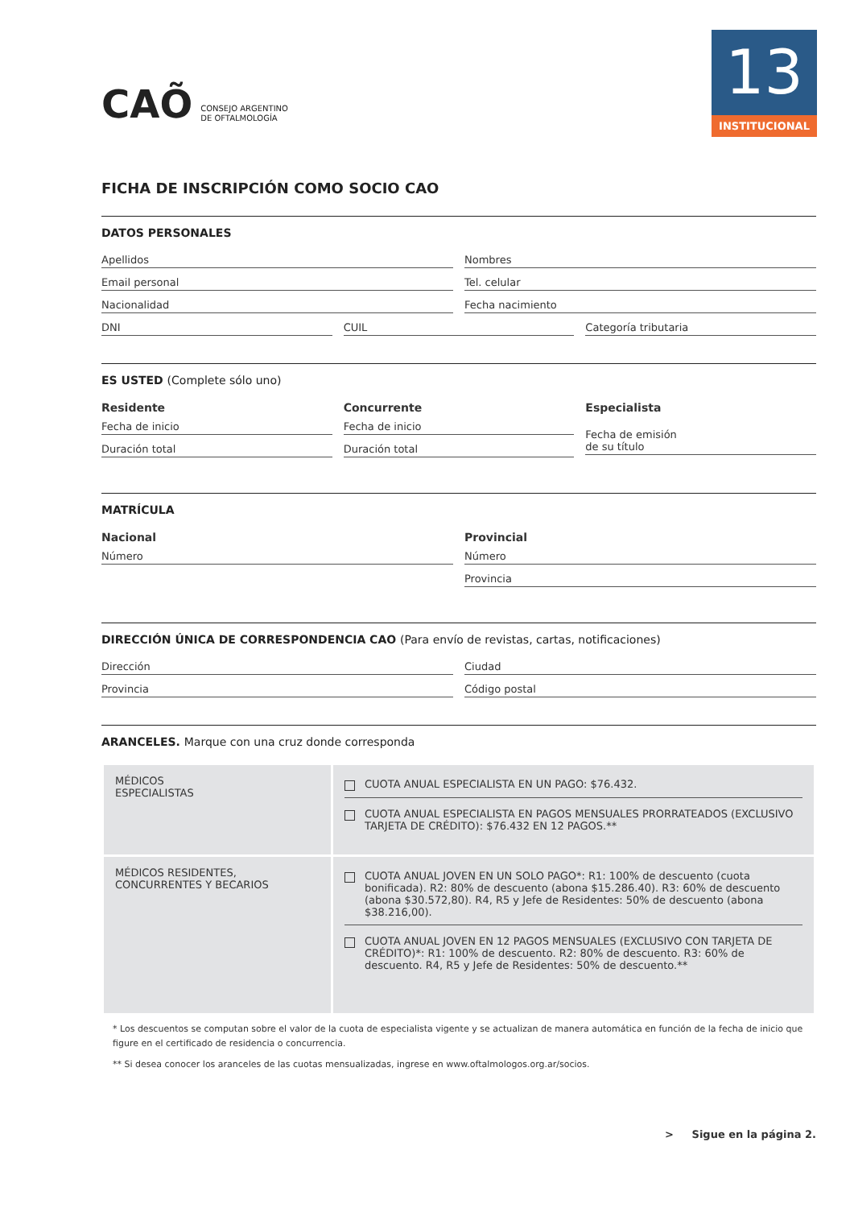13
INSTITUCIONAL
CAÕ CONSEJO ARGENTINO
DE OFTALMOLOGÍA
FICHA DE INSCRIPCIÓN COMO SOCIO CAO
DATOS PERSONALES
Apellidos Nombres
Email personal Tel. celular
Nacionalidad Fecha nacimiento
DNI CUIL Categoría tributaria
ES USTED (Complete sólo uno)
Residente
Fecha de inicio
Duración total
Concurrente
Fecha de inicio
Duración total
Especialista
Fecha de emisión
de su título
MATRÍCULA
Nacional
Número
Provincial
Número
Provincia
DIRECCIÓN ÚNICA DE CORRESPONDENCIA CAO (Para envío de revistas, cartas, notificaciones)
Dirección Ciudad
Provincia Código postal
ARANCELES. Marque con una cruz donde corresponda
| MÉDICOS ESPECIALISTAS | CUOTA ANUAL ESPECIALISTA EN UN PAGO: $76.432. CUOTA ANUAL ESPECIALISTA EN PAGOS MENSUALES PRORRATEADOS (EXCLUSIVO TARJETA DE CRÉDITO): $76.432 EN 12 PAGOS.** |
| MÉDICOS RESIDENTES, CONCURRENTES Y BECARIOS | CUOTA ANUAL JOVEN EN UN SOLO PAGO*: R1: 100% de descuento (cuota bonificada). R2: 80% de descuento (abona $15.286.40). R3: 60% de descuento (abona $30.572,80). R4, R5 y Jefe de Residentes: 50% de descuento (abona $38.216,00). CUOTA ANUAL JOVEN EN 12 PAGOS MENSUALES (EXCLUSIVO CON TARJETA DE CRÉDITO)*: R1: 100% de descuento. R2: 80% de descuento. R3: 60% de descuento. R4, R5 y Jefe de Residentes: 50% de descuento.** |
* Los descuentos se computan sobre el valor de la cuota de especialista vigente y se actualizan de manera automática en función de la fecha de inicio que figure en el certificado de residencia o concurrencia.
** Si desea conocer los aranceles de las cuotas mensualizadas, ingrese en www.oftalmologos.org.ar/socios.
> Sigue en la página 2.